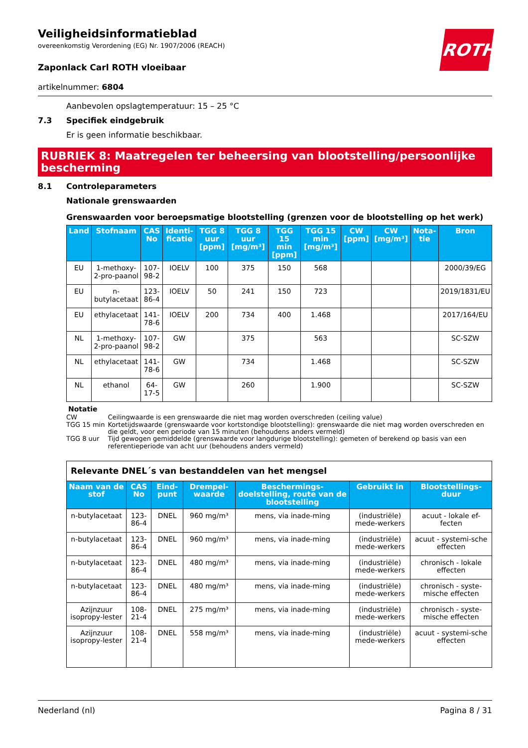Veiligheidsinformatieblad
overeenkomstig Verordening (EG) Nr. 1907/2006 (REACH)
ROTH
Zaponlack Carl ROTH vloeibaar
artikelnummer: 6804
Aanbevolen opslagtemperatuur: 15 – 25 °C
7.3 Specifiek eindgebruik
Er is geen informatie beschikbaar.
RUBRIEK 8: Maatregelen ter beheersing van blootstelling/persoonlijke bescherming
8.1 Controleparameters
Nationale grenswaarden
Grenswaarden voor beroepsmatige blootstelling (grenzen voor de blootstelling op het werk)
| Land | Stofnaam | CAS No | Identi-ficatie | TGG 8 uur [ppm] | TGG 8 uur [mg/m³] | TGG 15 min [ppm] | TGG 15 min [mg/m³] | CW [ppm] | CW [mg/m³] | Nota-tie | Bron |
| --- | --- | --- | --- | --- | --- | --- | --- | --- | --- | --- | --- |
| EU | 1-methoxy-2-pro-paanol | 107-98-2 | IOELV | 100 | 375 | 150 | 568 | | | | 2000/39/EG |
| EU | n-butylacetaat | 123-86-4 | IOELV | 50 | 241 | 150 | 723 | | | | 2019/1831/EU |
| EU | ethylacetaat | 141-78-6 | IOELV | 200 | 734 | 400 | 1.468 | | | | 2017/164/EU |
| NL | 1-methoxy-2-pro-paanol | 107-98-2 | GW | | 375 | | 563 | | | | SC-SZW |
| NL | ethylacetaat | 141-78-6 | GW | | 734 | | 1.468 | | | | SC-SZW |
| NL | ethanol | 64-17-5 | GW | | 260 | | 1.900 | | | | SC-SZW |
Notatie
| CW | Ceilingwaarde is een grenswaarde die niet mag worden overschreden (ceiling value) |
| TGG 15 min | Kortetijdswaarde (grenswaarde voor kortstondige blootstelling): grenswaarde die niet mag worden overschreden en die geldt, voor een periode van 15 minuten (behoudens anders vermeld) |
| TGG 8 uur | Tijd gewogen gemiddelde (grenswaarde voor langdurige blootstelling): gemeten of berekend op basis van een referentieperiode van acht uur (behoudens anders vermeld) |
| Relevante DNEL´s van bestanddelen van het mengsel | | | | | | |
| Naam van de stof | CAS No | Eind-punt | Drempel-waarde | Beschermings-doelstelling, route van de blootstelling | Gebruikt in | Blootstellings-duur |
| n-butylacetaat | 123-86-4 | DNEL | 960 mg/m³ | mens, via inade-ming | (industriële) mede-werkers | acuut - lokale ef-fecten |
| n-butylacetaat | 123-86-4 | DNEL | 960 mg/m³ | mens, via inade-ming | (industriële) mede-werkers | acuut - systemi-sche effecten |
| n-butylacetaat | 123-86-4 | DNEL | 480 mg/m³ | mens, via inade-ming | (industriële) mede-werkers | chronisch - lokale effecten |
| n-butylacetaat | 123-86-4 | DNEL | 480 mg/m³ | mens, via inade-ming | (industriële) mede-werkers | chronisch - syste-mische effecten |
| Azijnzuur isopropy-lester | 108-21-4 | DNEL | 275 mg/m³ | mens, via inade-ming | (industriële) mede-werkers | chronisch - syste-mische effecten |
| Azijnzuur isopropy-lester | 108-21-4 | DNEL | 558 mg/m³ | mens, via inade-ming | (industriële) mede-werkers | acuut - systemi-sche effecten |
Nederland (nl) Pagina 8 / 31